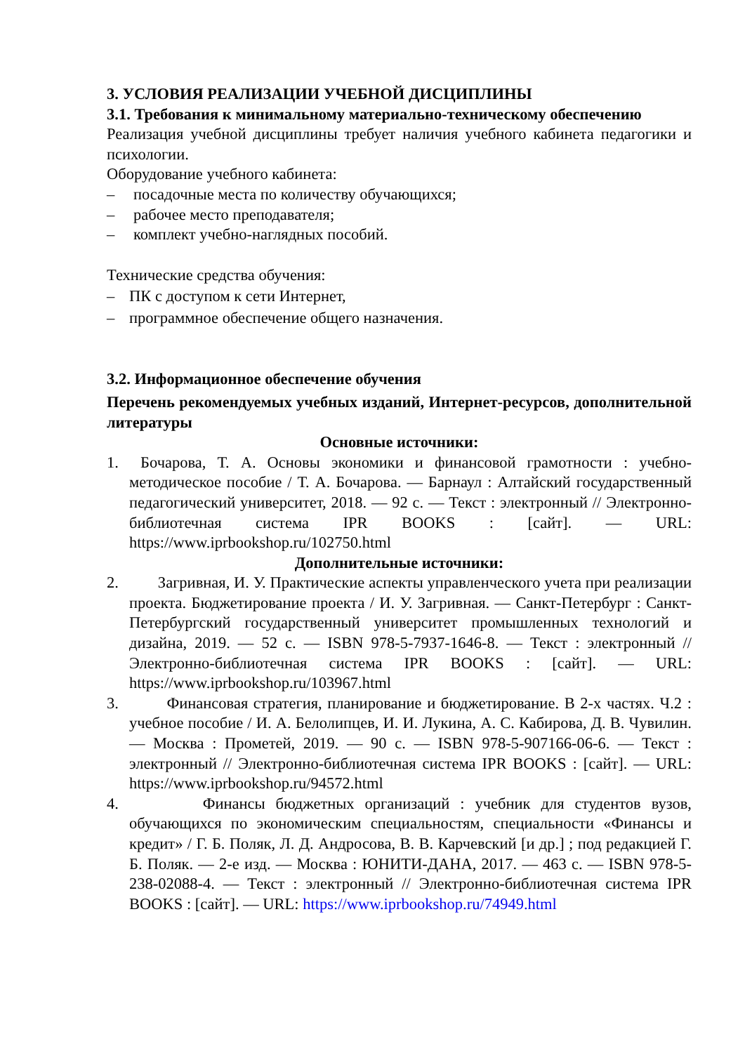3. УСЛОВИЯ РЕАЛИЗАЦИИ УЧЕБНОЙ ДИСЦИПЛИНЫ
3.1. Требования к минимальному материально-техническому обеспечению
Реализация учебной дисциплины требует наличия учебного кабинета педагогики и психологии.
Оборудование учебного кабинета:
– посадочные места по количеству обучающихся;
– рабочее место преподавателя;
– комплект учебно-наглядных пособий.
Технические средства обучения:
– ПК с доступом к сети Интернет,
– программное обеспечение общего назначения.
3.2. Информационное обеспечение обучения
Перечень рекомендуемых учебных изданий, Интернет-ресурсов, дополнительной литературы
Основные источники:
1. Бочарова, Т. А. Основы экономики и финансовой грамотности : учебно-методическое пособие / Т. А. Бочарова. — Барнаул : Алтайский государственный педагогический университет, 2018. — 92 с. — Текст : электронный // Электронно-библиотечная система IPR BOOKS : [сайт]. — URL: https://www.iprbookshop.ru/102750.html
Дополнительные источники:
2. Загривная, И. У. Практические аспекты управленческого учета при реализации проекта. Бюджетирование проекта / И. У. Загривная. — Санкт-Петербург : Санкт-Петербургский государственный университет промышленных технологий и дизайна, 2019. — 52 с. — ISBN 978-5-7937-1646-8. — Текст : электронный // Электронно-библиотечная система IPR BOOKS : [сайт]. — URL: https://www.iprbookshop.ru/103967.html
3. Финансовая стратегия, планирование и бюджетирование. В 2-х частях. Ч.2 : учебное пособие / И. А. Белолипцев, И. И. Лукина, А. С. Кабирова, Д. В. Чувилин. — Москва : Прометей, 2019. — 90 с. — ISBN 978-5-907166-06-6. — Текст : электронный // Электронно-библиотечная система IPR BOOKS : [сайт]. — URL: https://www.iprbookshop.ru/94572.html
4. Финансы бюджетных организаций : учебник для студентов вузов, обучающихся по экономическим специальностям, специальности «Финансы и кредит» / Г. Б. Поляк, Л. Д. Андросова, В. В. Карчевский [и др.] ; под редакцией Г. Б. Поляк. — 2-е изд. — Москва : ЮНИТИ-ДАНА, 2017. — 463 с. — ISBN 978-5-238-02088-4. — Текст : электронный // Электронно-библиотечная система IPR BOOKS : [сайт]. — URL: https://www.iprbookshop.ru/74949.html